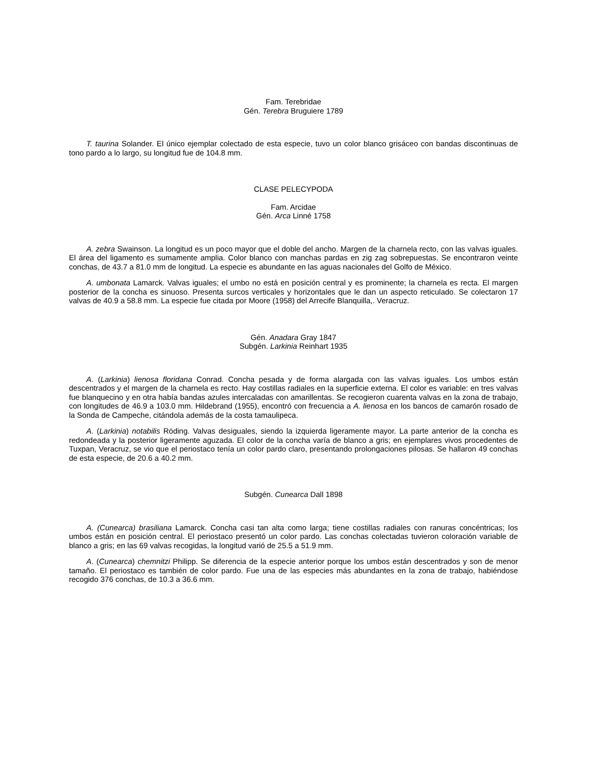Fam. Terebridae
Gén. Terebra Bruguiere 1789
T. taurina Solander. El único ejemplar colectado de esta especie, tuvo un color blanco grisáceo con bandas discontinuas de tono pardo a lo largo, su longitud fue de 104.8 mm.
CLASE PELECYPODA
Fam. Arcidae
Gén. Arca Linné 1758
A. zebra Swainson. La longitud es un poco mayor que el doble del ancho. Margen de la charnela recto, con las valvas iguales. El área del ligamento es sumamente amplia. Color blanco con manchas pardas en zig zag sobrepuestas. Se encontraron veinte conchas, de 43.7 a 81.0 mm de longitud. La especie es abundante en las aguas nacionales del Golfo de México.
A. umbonata Lamarck. Valvas iguales; el umbo no está en posición central y es prominente; la charnela es recta. El margen posterior de la concha es sinuoso. Presenta surcos verticales y horizontales que le dan un aspecto reticulado. Se colectaron 17 valvas de 40.9 a 58.8 mm. La especie fue citada por Moore (1958) del Arrecife Blanquilla,. Veracruz.
Gén. Anadara Gray 1847
Subgén. Larkinia Reinhart 1935
A. (Larkinia) lienosa floridana Conrad. Concha pesada y de forma alargada con las valvas iguales. Los umbos están descentrados y el margen de la charnela es recto. Hay costillas radiales en la superficie externa. El color es variable: en tres valvas fue blanquecino y en otra había bandas azules intercaladas con amarillentas. Se recogieron cuarenta valvas en la zona de trabajo, con longitudes de 46.9 a 103.0 mm. Hildebrand (1955), encontró con frecuencia a A. lienosa en los bancos de camarón rosado de la Sonda de Campeche, citándola además de la costa tamaulipeca.
A. (Larkinia) notabilis Röding. Valvas desiguales, siendo la izquierda ligeramente mayor. La parte anterior de la concha es redondeada y la posterior ligeramente aguzada. El color de la concha varía de blanco a gris; en ejemplares vivos procedentes de Tuxpan, Veracruz, se vio que el periostaco tenía un color pardo claro, presentando prolongaciones pilosas. Se hallaron 49 conchas de esta especie, de 20.6 a 40.2 mm.
Subgén. Cunearca Dall 1898
A. (Cunearca) brasiliana Lamarck. Concha casi tan alta como larga; tiene costillas radiales con ranuras concéntricas; los umbos están en posición central. El periostaco presentó un color pardo. Las conchas colectadas tuvieron coloración variable de blanco a gris; en las 69 valvas recogidas, la longitud varió de 25.5 a 51.9 mm.
A. (Cunearca) chemnitzi Philipp. Se diferencia de la especie anterior porque los umbos están descentrados y son de menor tamaño. El periostaco es también de color pardo. Fue una de las especies más abundantes en la zona de trabajo, habiéndose recogido 376 conchas, de 10.3 a 36.6 mm.